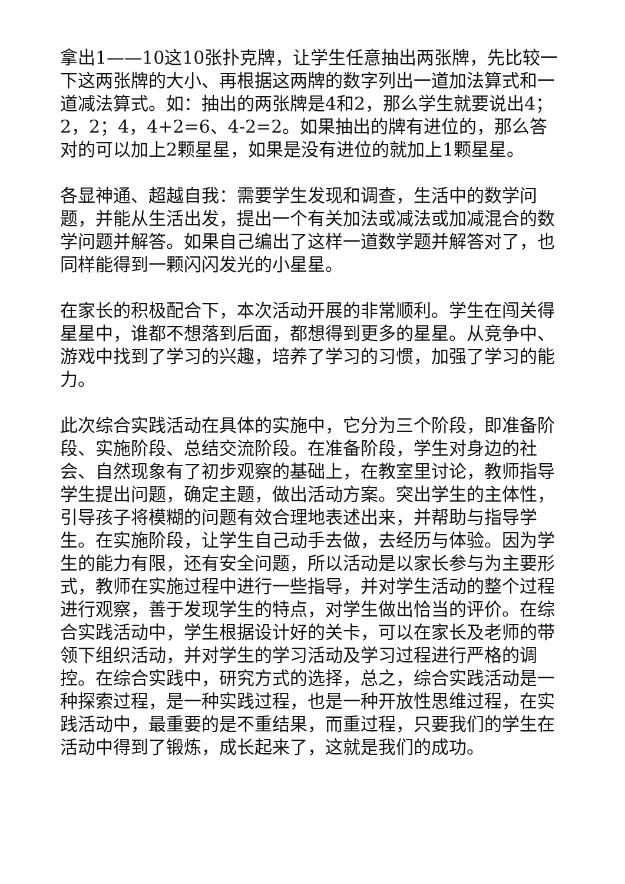拿出1——10这10张扑克牌，让学生任意抽出两张牌，先比较一下这两张牌的大小、再根据这两牌的数字列出一道加法算式和一道减法算式。如：抽出的两张牌是4和2，那么学生就要说出4；2，2；4，4+2=6、4-2=2。如果抽出的牌有进位的，那么答对的可以加上2颗星星，如果是没有进位的就加上1颗星星。
各显神通、超越自我：需要学生发现和调查，生活中的数学问题，并能从生活出发，提出一个有关加法或减法或加减混合的数学问题并解答。如果自己编出了这样一道数学题并解答对了，也同样能得到一颗闪闪发光的小星星。
在家长的积极配合下，本次活动开展的非常顺利。学生在闯关得星星中，谁都不想落到后面，都想得到更多的星星。从竞争中、游戏中找到了学习的兴趣，培养了学习的习惯，加强了学习的能力。
此次综合实践活动在具体的实施中，它分为三个阶段，即准备阶段、实施阶段、总结交流阶段。在准备阶段，学生对身边的社会、自然现象有了初步观察的基础上，在教室里讨论，教师指导学生提出问题，确定主题，做出活动方案。突出学生的主体性，引导孩子将模糊的问题有效合理地表述出来，并帮助与指导学生。在实施阶段，让学生自己动手去做，去经历与体验。因为学生的能力有限，还有安全问题，所以活动是以家长参与为主要形式，教师在实施过程中进行一些指导，并对学生活动的整个过程进行观察，善于发现学生的特点，对学生做出恰当的评价。在综合实践活动中，学生根据设计好的关卡，可以在家长及老师的带领下组织活动，并对学生的学习活动及学习过程进行严格的调控。在综合实践中，研究方式的选择，总之，综合实践活动是一种探索过程，是一种实践过程，也是一种开放性思维过程，在实践活动中，最重要的是不重结果，而重过程，只要我们的学生在活动中得到了锻炼，成长起来了，这就是我们的成功。